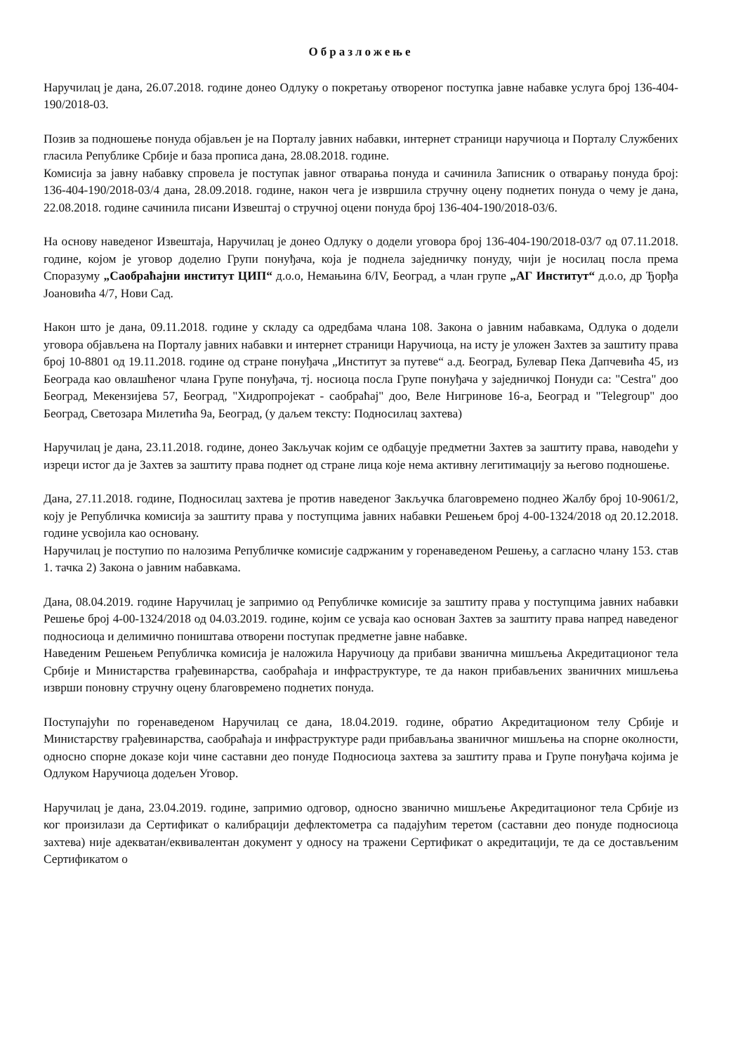Образложење
Наручилац је дана, 26.07.2018. године донео Одлуку о покретању отвореног поступка јавне набавке услуга број 136-404-190/2018-03.
Позив за подношење понуда објављен је на Порталу јавних набавки, интернет страници наручиоца и Порталу Службених гласила Републике Србије и база прописа дана, 28.08.2018. године.
Комисија за јавну набавку спровела је поступак јавног отварања понуда и сачинила Записник о отварању понуда број: 136-404-190/2018-03/4 дана, 28.09.2018. године, након чега је извршила стручну оцену поднетих понуда о чему је дана, 22.08.2018. године сачинила писани Извештај о стручној оцени понуда број 136-404-190/2018-03/6.
На основу наведеног Извештаја, Наручилац је донео Одлуку о додели уговора број 136-404-190/2018-03/7 од 07.11.2018. године, којом је уговор доделио Групи понуђача, која је поднела заједничку понуду, чији је носилац посла према Споразуму „Саобраћајни институт ЦИП“ д.о.о, Немањина 6/IV, Београд, а члан групе „АГ Институт“ д.о.о, др Ђорђа Јоановића 4/7, Нови Сад.
Након што је дана, 09.11.2018. године у складу са одредбама члана 108. Закона о јавним набавкама, Одлука о додели уговора објављена на Порталу јавних набавки и интернет страници Наручиоца, на исту је уложен Захтев за заштиту права број 10-8801 од 19.11.2018. године од стране понуђача „Институт за путеве“ а.д. Београд, Булевар Пека Дапчевића 45, из Београда као овлашћеног члана Групе понуђача, тј. носиоца посла Групе понуђача у заједничкој Понуди са: "Cestra" доо Београд, Мекензијева 57, Београд, "Хидропројекат - саобраћај" доо, Веле Нигринове 16-а, Београд и "Telegroup" доо Београд, Светозара Милетића 9а, Београд, (у даљем тексту: Подносилац захтева)
Наручилац је дана, 23.11.2018. године, донео Закључак којим се одбацује предметни Захтев за заштиту права, наводећи у изреци истог да је Захтев за заштиту права поднет од стране лица које нема активну легитимацију за његово подношење.
Дана, 27.11.2018. године, Подносилац захтева је против наведеног Закључка благовремено поднео Жалбу број 10-9061/2, коју је Републичка комисија за заштиту права у поступцима јавних набавки Решењем број 4-00-1324/2018 од 20.12.2018. године усвојила као основану.
Наручилац је поступио по налозима Републичке комисије садржаним у горенаведеном Решењу, а сагласно члану 153. став 1. тачка 2) Закона о јавним набавкама.
Дана, 08.04.2019. године Наручилац је запримио од Републичке комисије за заштиту права у поступцима јавних набавки Решење број 4-00-1324/2018 од 04.03.2019. године, којим се усваја као основан Захтев за заштиту права напред наведеног подносиоца и делимично поништава отворени поступак предметне јавне набавке.
Наведеним Решењем Републичка комисија је наложила Наручиоцу да прибави званична мишљења Акредитационог тела Србије и Министарства грађевинарства, саобраћаја и инфраструктуре, те да након прибављених званичних мишљења изврши поновну стручну оцену благовремено поднетих понуда.
Поступајући по горенаведеном Наручилац се дана, 18.04.2019. године, обратио Акредитационом телу Србије и Министарству грађевинарства, саобраћаја и инфраструктуре ради прибављања званичног мишљења на спорне околности, односно спорне доказе који чине саставни део понуде Подносиоца захтева за заштиту права и Групе понуђача којима је Одлуком Наручиоца додељен Уговор.
Наручилац је дана, 23.04.2019. године, запримио одговор, односно званично мишљење Акредитационог тела Србије из ког произилази да Сертификат о калибрацији дефлектометра са падајућим теретом (саставни део понуде подносиоца захтева) није адекватан/еквивалентан документ у односу на тражени Сертификат о акредитацији, те да се достављеним Сертификатом о